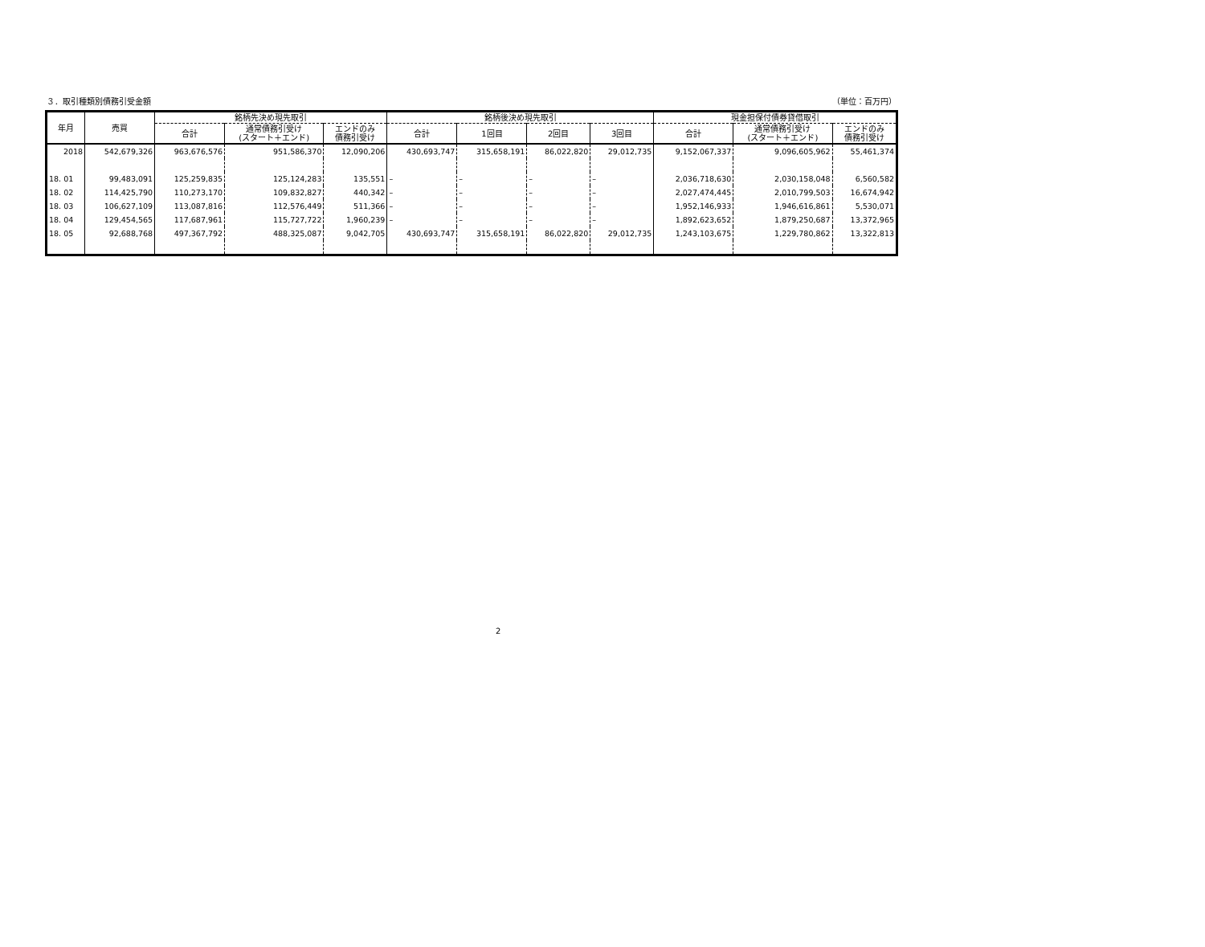３．取引種類別債務引受金額 （単位：百万円）
| 年月 | 売買 | 銘柄先決め現先取引 | | | 銘柄後決め現先取引 | | | | 現金担保付債券貸借取引 | | |
| --- | --- | --- | --- | --- | --- | --- | --- | --- | --- | --- | --- |
| | | 合計 | 通常債務引受け (スタート＋エンド) | エンドのみ 債務引受け | 合計 | 1回目 | 2回目 | 3回目 | 合計 | 通常債務引受け (スタート＋エンド) | エンドのみ 債務引受け |
| 2018 | 542,679,326 | 963,676,576 | 951,586,370 | 12,090,206 | 430,693,747 | 315,658,191 | 86,022,820 | 29,012,735 | 9,152,067,337 | 9,096,605,962 | 55,461,374 |
| 18. 01 | 99,483,091 | 125,259,835 | 125,124,283 | 135,551 | – | – | – | – | 2,036,718,630 | 2,030,158,048 | 6,560,582 |
| 18. 02 | 114,425,790 | 110,273,170 | 109,832,827 | 440,342 | – | – | – | – | 2,027,474,445 | 2,010,799,503 | 16,674,942 |
| 18. 03 | 106,627,109 | 113,087,816 | 112,576,449 | 511,366 | – | – | – | – | 1,952,146,933 | 1,946,616,861 | 5,530,071 |
| 18. 04 | 129,454,565 | 117,687,961 | 115,727,722 | 1,960,239 | – | – | – | – | 1,892,623,652 | 1,879,250,687 | 13,372,965 |
| 18. 05 | 92,688,768 | 497,367,792 | 488,325,087 | 9,042,705 | 430,693,747 | 315,658,191 | 86,022,820 | 29,012,735 | 1,243,103,675 | 1,229,780,862 | 13,322,813 |
2